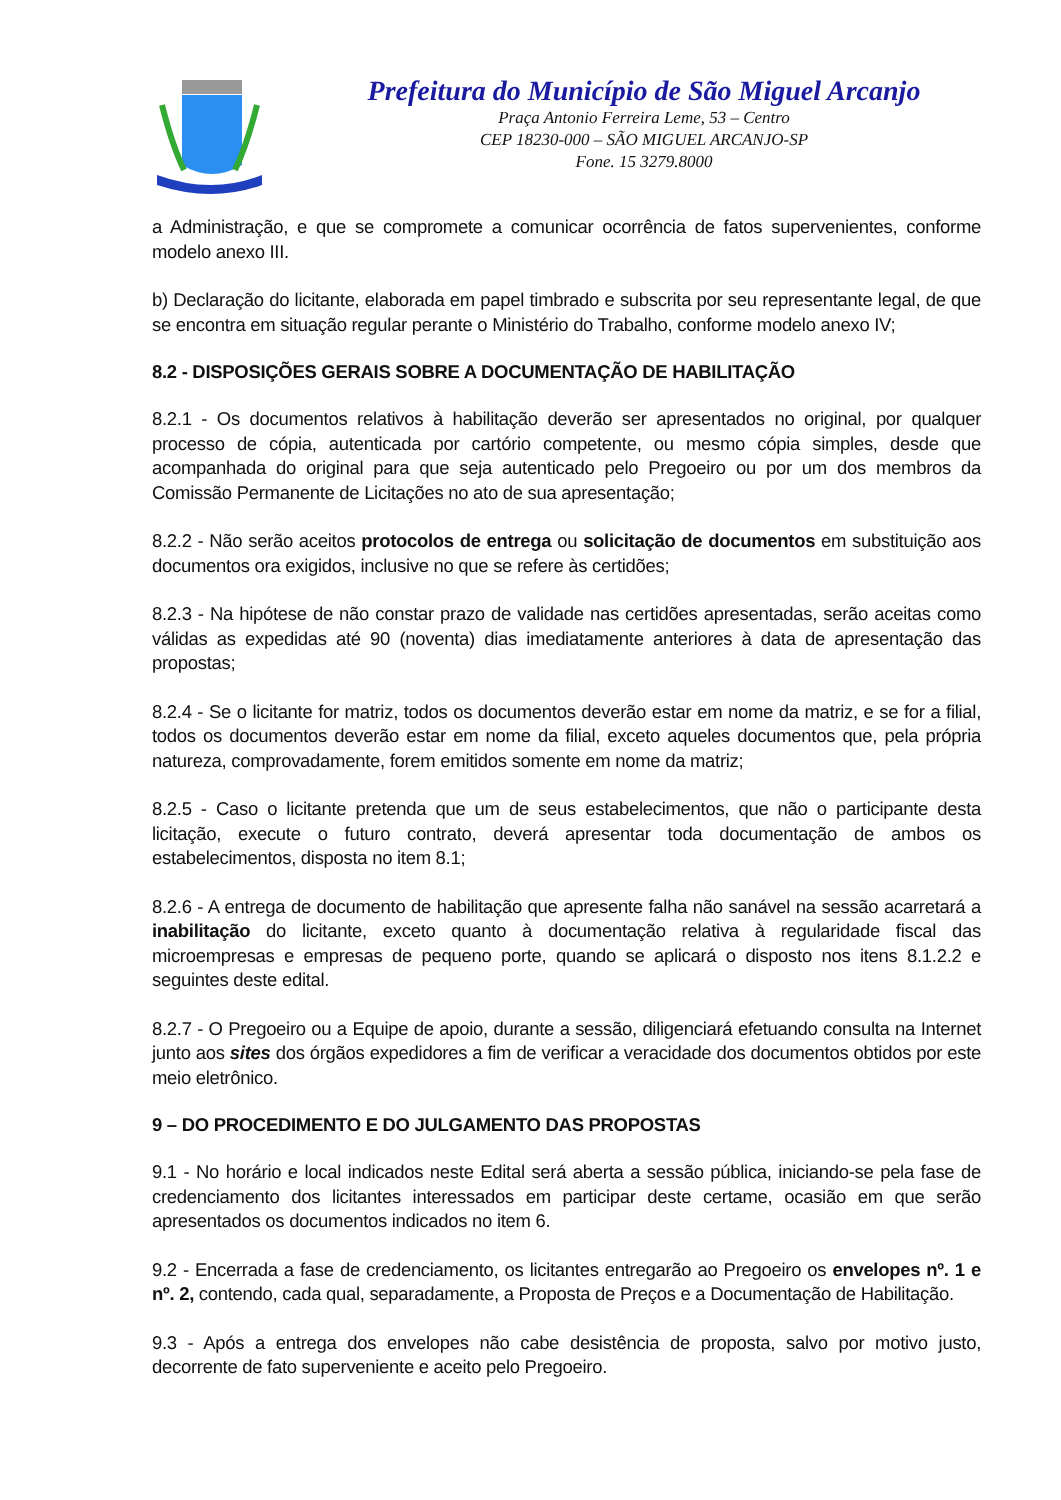Prefeitura do Município de São Miguel Arcanjo
Praça Antonio Ferreira Leme, 53 – Centro
CEP 18230-000 – SÃO MIGUEL ARCANJO-SP
Fone. 15 3279.8000
a Administração, e que se compromete a comunicar ocorrência de fatos supervenientes, conforme modelo anexo III.
b) Declaração do licitante, elaborada em papel timbrado e subscrita por seu representante legal, de que se encontra em situação regular perante o Ministério do Trabalho, conforme modelo anexo IV;
8.2 - DISPOSIÇÕES GERAIS SOBRE A DOCUMENTAÇÃO DE HABILITAÇÃO
8.2.1 - Os documentos relativos à habilitação deverão ser apresentados no original, por qualquer processo de cópia, autenticada por cartório competente, ou mesmo cópia simples, desde que acompanhada do original para que seja autenticado pelo Pregoeiro ou por um dos membros da Comissão Permanente de Licitações no ato de sua apresentação;
8.2.2 - Não serão aceitos protocolos de entrega ou solicitação de documentos em substituição aos documentos ora exigidos, inclusive no que se refere às certidões;
8.2.3 - Na hipótese de não constar prazo de validade nas certidões apresentadas, serão aceitas como válidas as expedidas até 90 (noventa) dias imediatamente anteriores à data de apresentação das propostas;
8.2.4 - Se o licitante for matriz, todos os documentos deverão estar em nome da matriz, e se for a filial, todos os documentos deverão estar em nome da filial, exceto aqueles documentos que, pela própria natureza, comprovadamente, forem emitidos somente em nome da matriz;
8.2.5 - Caso o licitante pretenda que um de seus estabelecimentos, que não o participante desta licitação, execute o futuro contrato, deverá apresentar toda documentação de ambos os estabelecimentos, disposta no item 8.1;
8.2.6 - A entrega de documento de habilitação que apresente falha não sanável na sessão acarretará a inabilitação do licitante, exceto quanto à documentação relativa à regularidade fiscal das microempresas e empresas de pequeno porte, quando se aplicará o disposto nos itens 8.1.2.2 e seguintes deste edital.
8.2.7 - O Pregoeiro ou a Equipe de apoio, durante a sessão, diligenciará efetuando consulta na Internet junto aos sites dos órgãos expedidores a fim de verificar a veracidade dos documentos obtidos por este meio eletrônico.
9 – DO PROCEDIMENTO E DO JULGAMENTO DAS PROPOSTAS
9.1 - No horário e local indicados neste Edital será aberta a sessão pública, iniciando-se pela fase de credenciamento dos licitantes interessados em participar deste certame, ocasião em que serão apresentados os documentos indicados no item 6.
9.2 - Encerrada a fase de credenciamento, os licitantes entregarão ao Pregoeiro os envelopes nº. 1 e nº. 2, contendo, cada qual, separadamente, a Proposta de Preços e a Documentação de Habilitação.
9.3 - Após a entrega dos envelopes não cabe desistência de proposta, salvo por motivo justo, decorrente de fato superveniente e aceito pelo Pregoeiro.